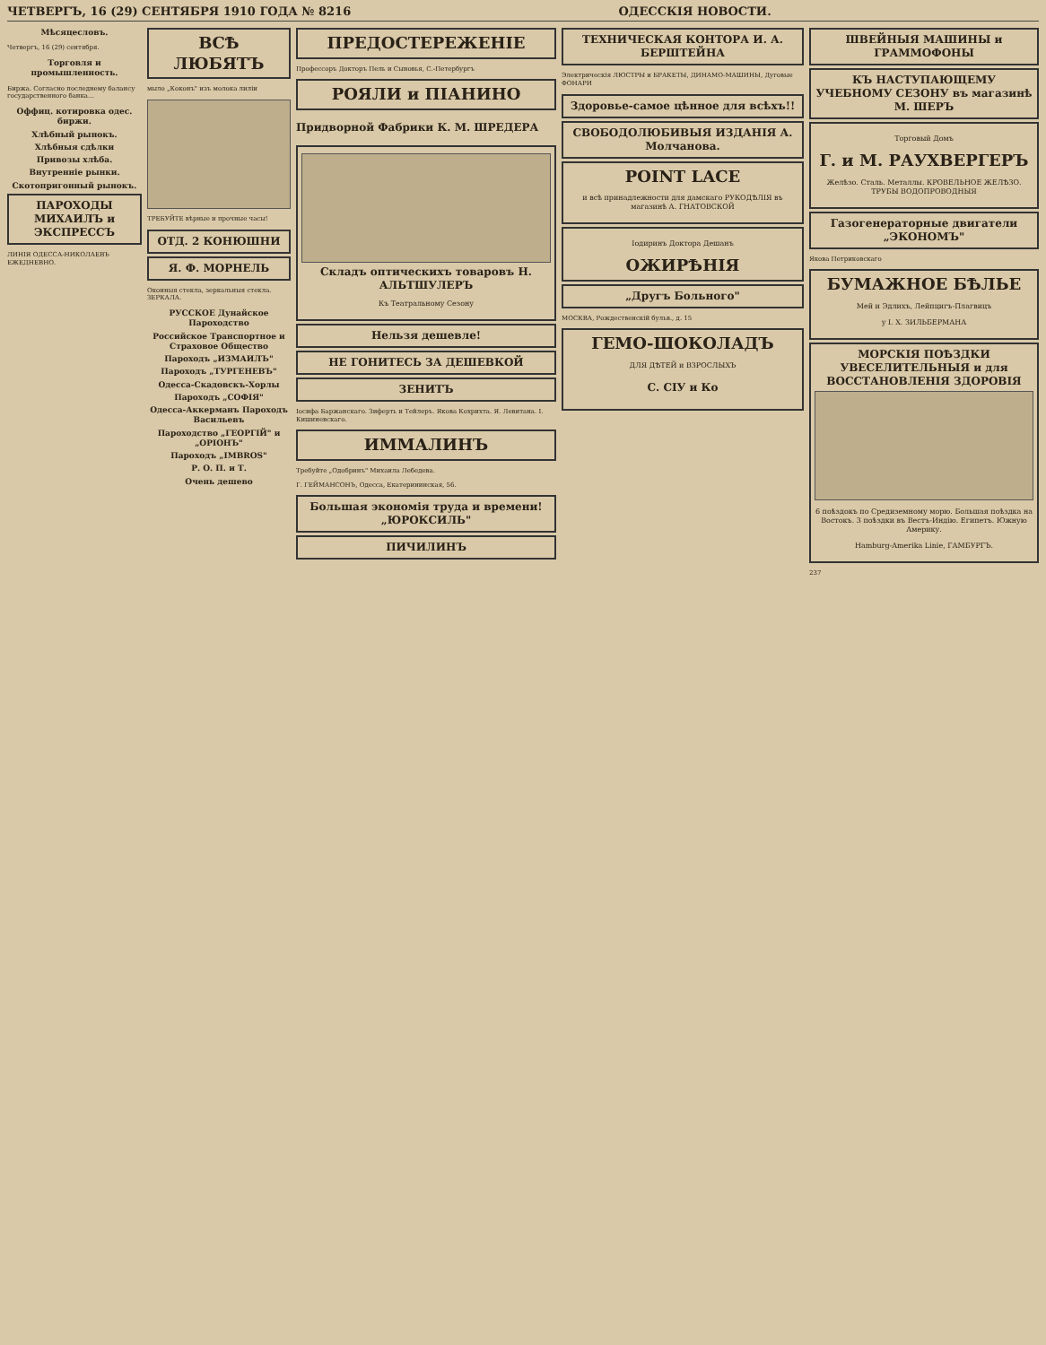ЧЕТВЕРГЪ, 16 (29) СЕНТЯБРЯ 1910 ГОДА № 8216 ОДЕССКІЯ НОВОСТИ.
Мѣсяцесловъ.
Четвергъ, 16 (29) сентября.
Торговля и промышленность.
Биржа. Согласно последнему балансу государственного банка...
Оффиц. котировка одес. биржи.
Хлѣбный рынокъ.
Хлѣбныя сдѣлки
Привозы хлѣба.
Внутренніе рынки.
Скотопригонный рынокъ.
ПАРОХОДЫ МИХАИЛЪ и ЭКСПРЕССЪ
ЛИНІЯ ОДЕССА-НИКОЛАЕВЪ ЕЖЕДНЕВНО.
ВСѢ ЛЮБЯТЪ
мыло „Коконъ" изъ молока лиліи
ТРЕБУЙТЕ вѣрные и прочные часы!
ОТД. 2 КОНЮШНИ
Я. Ф. МОРНЕЛЬ
Оконныя стекла, зеркальныя стекла. ЗЕРКАЛА.
РУССКОЕ Дунайское Пароходство
Российское Транспортное и Страховое Общество
Пароходъ „ИЗМАИЛЪ"
Пароходъ „ТУРГЕНЕВЪ"
Одесса-Скадовскъ-Хорлы
Пароходъ „СОФІЯ"
Одесса-Аккерманъ Пароходъ Васильевъ
Пароходство „ГЕОРГІЙ" и „ОРІОНЪ"
Пароходъ „IMBROS"
Р. О. П. и Т.
Очень дешево
ПРЕДОСТЕРЕЖЕНІЕ
Профессоръ Докторъ Пель и Сыновья, С.-Петербургъ
РОЯЛИ и ПІАНИНО
Придворной Фабрики К. М. ШРЕДЕРА
Складъ оптическихъ товаровъ Н. АЛЬТШУЛЕРЪ
Къ Театральному Сезону
Нельзя дешевле!
НЕ ГОНИТЕСЬ ЗА ДЕШЕВКОЙ
ЗЕНИТЪ
Іосифа Баржанскаго. Зиферть и Тейлеръ. Якова Кохрихта. Я. Левитана. І. Кишиневскаго.
ИММАЛИНЪ
Требуйте „Одобринъ" Михаила Лебедева.
Г. ГЕЙМАНСОНЪ, Одесса, Екатерининская, 56.
Большая экономія труда и времени! „ЮРОКСИЛЬ"
ПИЧИЛИНЪ
ТЕХНИЧЕСКАЯ КОНТОРА И. А. БЕРШТЕЙНА
Электрическія ЛЮСТРЫ и БРАКЕТЫ, ДИНАМО-МАШИНЫ, Дуговые ФОНАРИ
Здоровье-самое цѣнное для всѣхъ!!
СВОБОДОЛЮБИВЫЯ ИЗДАНІЯ А. Молчанова.
POINT LACE
и всѣ принадлежности для дамскаго РУКОДѢЛІЯ въ магазинѣ А. ГНАТОВСКОЙ
Іодиринъ Доктора Дешанъ
ОЖИРѢНІЯ
„Другъ Больного"
МОСКВА, Рождественскій бульв., д. 15
ГЕМО-ШОКОЛАДЪ
ДЛЯ ДѢТЕЙ и ВЗРОСЛЫХЪ
С. СІУ и Ко
ШВЕЙНЫЯ МАШИНЫ и ГРАММОФОНЫ
КЪ НАСТУПАЮЩЕМУ УЧЕБНОМУ СЕЗОНУ въ магазинѣ М. ШЕРЪ
Торговый Домъ
Г. и М. РАУХВЕРГЕРЪ
Желѣзо. Сталь. Металлы. КРОВЕЛЬНОЕ ЖЕЛѢЗО. ТРУБЫ ВОДОПРОВОДНЫЯ
Газогенераторные двигатели „ЭКОНОМЪ"
Якова Петриковскаго
БУМАЖНОЕ БѢЛЬЕ
Мей и Эдлихъ, Лейпцигъ-Плагвицъ
у І. Х. ЗИЛЬБЕРМАНА
МОРСКІЯ ПОѢЗДКИ УВЕСЕЛИТЕЛЬНЫЯ и для ВОССТАНОВЛЕНІЯ ЗДОРОВІЯ
6 поѣздокъ по Средиземному морю. Большая поѣздка на Востокъ. 3 поѣздки въ Вестъ-Индію. Египетъ. Южную Америку.
Hamburg-Amerika Linie, ГАМБУРГЪ.
237